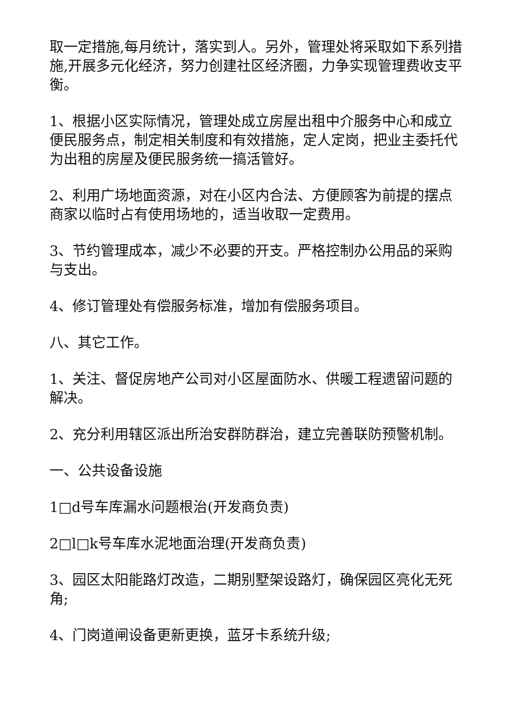取一定措施,每月统计，落实到人。另外，管理处将采取如下系列措施,开展多元化经济，努力创建社区经济圈，力争实现管理费收支平衡。
1、根据小区实际情况，管理处成立房屋出租中介服务中心和成立便民服务点，制定相关制度和有效措施，定人定岗，把业主委托代为出租的房屋及便民服务统一搞活管好。
2、利用广场地面资源，对在小区内合法、方便顾客为前提的摆点商家以临时占有使用场地的，适当收取一定费用。
3、节约管理成本，减少不必要的开支。严格控制办公用品的采购与支出。
4、修订管理处有偿服务标准，增加有偿服务项目。
八、其它工作。
1、关注、督促房地产公司对小区屋面防水、供暖工程遗留问题的解决。
2、充分利用辖区派出所治安群防群治，建立完善联防预警机制。
一、公共设备设施
1□d号车库漏水问题根治(开发商负责)
2□l□k号车库水泥地面治理(开发商负责)
3、园区太阳能路灯改造，二期别墅架设路灯，确保园区亮化无死角;
4、门岗道闸设备更新更换，蓝牙卡系统升级;